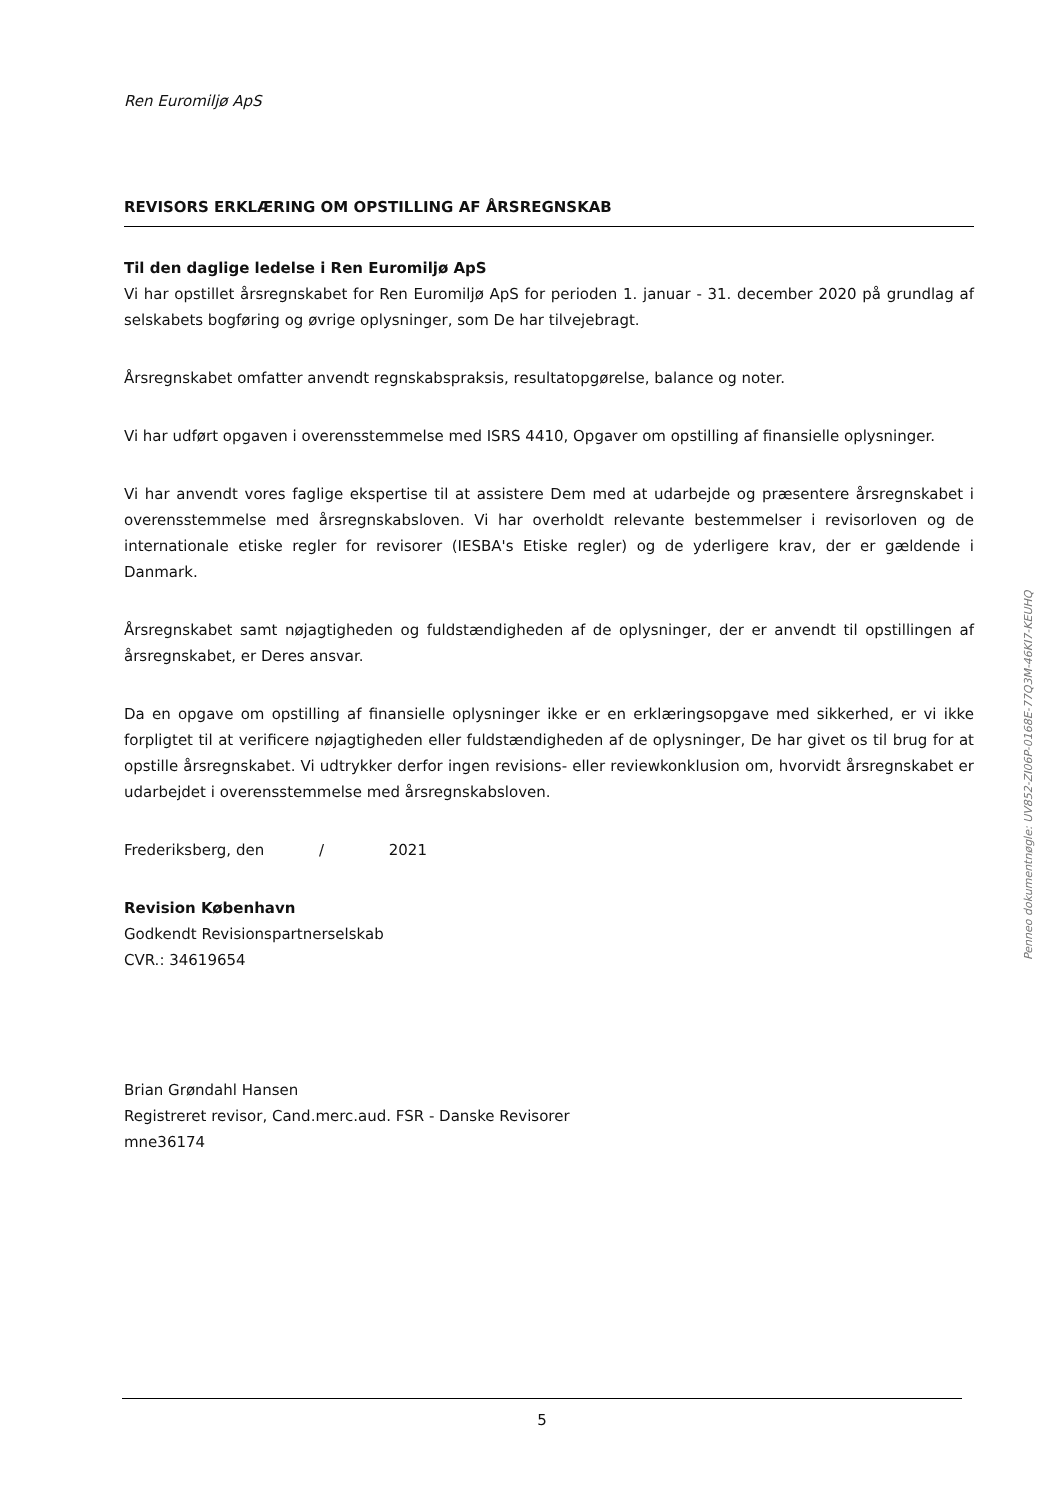Ren Euromiljø ApS
REVISORS ERKLÆRING OM OPSTILLING AF ÅRSREGNSKAB
Til den daglige ledelse i Ren Euromiljø ApS
Vi har opstillet årsregnskabet for Ren Euromiljø ApS for perioden 1. januar - 31. december 2020 på grundlag af selskabets bogføring og øvrige oplysninger, som De har tilvejebragt.
Årsregnskabet omfatter anvendt regnskabspraksis, resultatopgørelse, balance og noter.
Vi har udført opgaven i overensstemmelse med ISRS 4410, Opgaver om opstilling af finansielle oplysninger.
Vi har anvendt vores faglige ekspertise til at assistere Dem med at udarbejde og præsentere årsregnskabet i overensstemmelse med årsregnskabsloven. Vi har overholdt relevante bestemmelser i revisorloven og de internationale etiske regler for revisorer (IESBA's Etiske regler) og de yderligere krav, der er gældende i Danmark.
Årsregnskabet samt nøjagtigheden og fuldstændigheden af de oplysninger, der er anvendt til opstillingen af årsregnskabet, er Deres ansvar.
Da en opgave om opstilling af finansielle oplysninger ikke er en erklæringsopgave med sikkerhed, er vi ikke forpligtet til at verificere nøjagtigheden eller fuldstændigheden af de oplysninger, De har givet os til brug for at opstille årsregnskabet. Vi udtrykker derfor ingen revisions- eller reviewkonklusion om, hvorvidt årsregnskabet er udarbejdet i overensstemmelse med årsregnskabsloven.
Frederiksberg, den / 2021
Revision København
Godkendt Revisionspartnerselskab
CVR.: 34619654
Brian Grøndahl Hansen
Registreret revisor, Cand.merc.aud. FSR - Danske Revisorer
mne36174
Penneo dokumentnøgle: UV852-ZI06P-0168E-77Q3M-46KI7-KEUHQ
5